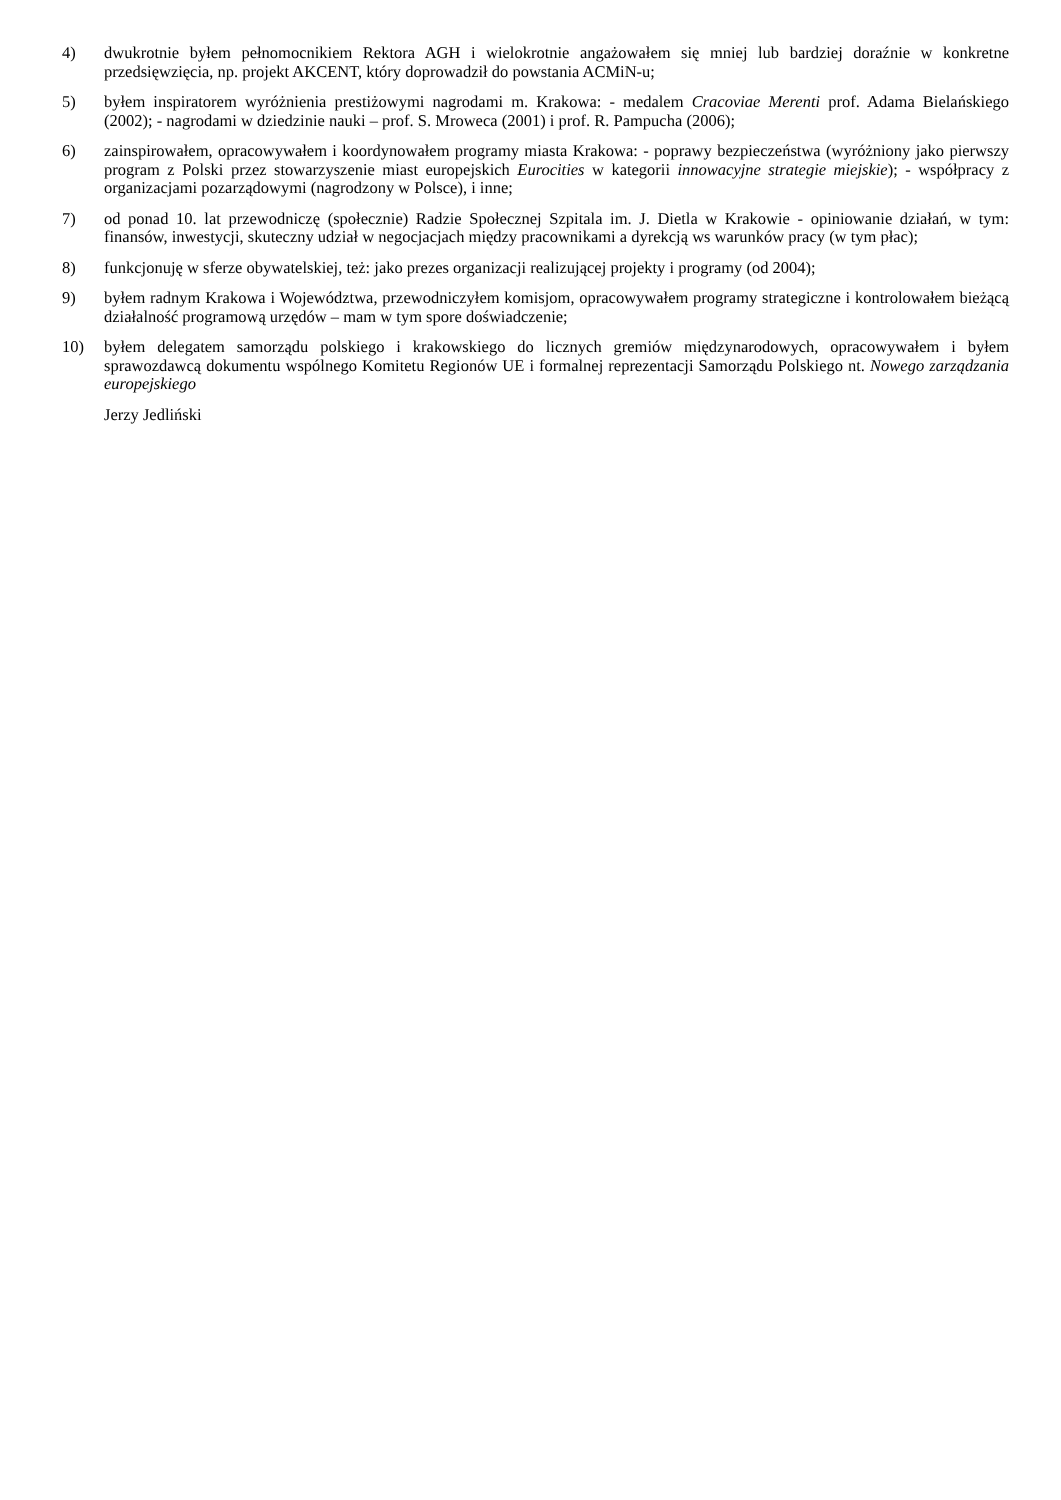4) dwukrotnie byłem pełnomocnikiem Rektora AGH i wielokrotnie angażowałem się mniej lub bardziej doraźnie w konkretne przedsięwzięcia, np. projekt AKCENT, który doprowadził do powstania ACMiN-u;
5) byłem inspiratorem wyróżnienia prestiżowymi nagrodami m. Krakowa: - medalem Cracoviae Merenti prof. Adama Bielańskiego (2002); - nagrodami w dziedzinie nauki – prof. S. Mroweca (2001) i prof. R. Pampucha (2006);
6) zainspirowałem, opracowywałem i koordynowałem programy miasta Krakowa: - poprawy bezpieczeństwa (wyróżniony jako pierwszy program z Polski przez stowarzyszenie miast europejskich Eurocities w kategorii innowacyjne strategie miejskie); - współpracy z organizacjami pozarządowymi (nagrodzony w Polsce), i inne;
7) od ponad 10. lat przewodniczę (społecznie) Radzie Społecznej Szpitala im. J. Dietla w Krakowie - opiniowanie działań, w tym: finansów, inwestycji, skuteczny udział w negocjacjach między pracownikami a dyrekcją ws warunków pracy (w tym płac);
8) funkcjonuję w sferze obywatelskiej, też: jako prezes organizacji realizującej projekty i programy (od 2004);
9) byłem radnym Krakowa i Województwa, przewodniczyłem komisjom, opracowywałem programy strategiczne i kontrolowałem bieżącą działalność programową urzędów – mam w tym spore doświadczenie;
10) byłem delegatem samorządu polskiego i krakowskiego do licznych gremiów międzynarodowych, opracowywałem i byłem sprawozdawcą dokumentu wspólnego Komitetu Regionów UE i formalnej reprezentacji Samorządu Polskiego nt. Nowego zarządzania europejskiego
Jerzy Jedliński